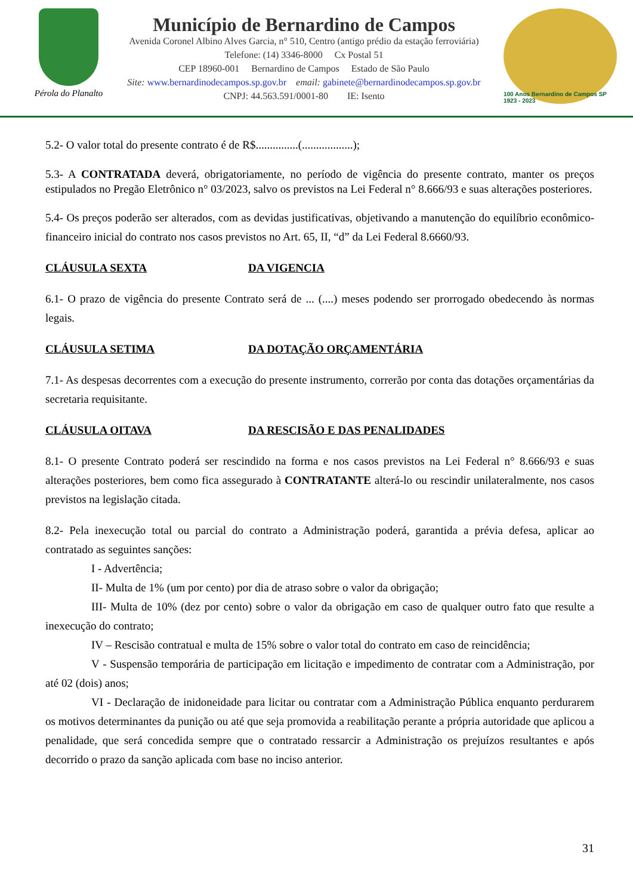Pérola do Planalto
Município de Bernardino de Campos
Avenida Coronel Albino Alves Garcia, n° 510, Centro (antigo prédio da estação ferroviária)
Telefone: (14) 3346-8000 Cx Postal 51
CEP 18960-001 Bernardino de Campos Estado de São Paulo
Site: www.bernardinodecampos.sp.gov.br email: gabinete@bernardinodecampos.sp.gov.br
CNPJ: 44.563.591/0001-80 IE: Isento
100 Anos Bernardino de Campos SP 1923 - 2023
5.2- O valor total do presente contrato é de R$...............(..................);
5.3- A CONTRATADA deverá, obrigatoriamente, no período de vigência do presente contrato, manter os preços estipulados no Pregão Eletrônico n° 03/2023, salvo os previstos na Lei Federal n° 8.666/93 e suas alterações posteriores.
5.4- Os preços poderão ser alterados, com as devidas justificativas, objetivando a manutenção do equilíbrio econômico-financeiro inicial do contrato nos casos previstos no Art. 65, II, “d” da Lei Federal 8.6660/93.
CLÁUSULA SEXTA DA VIGENCIA
6.1- O prazo de vigência do presente Contrato será de ... (....) meses podendo ser prorrogado obedecendo às normas legais.
CLÁUSULA SETIMA DA DOTAÇÃO ORÇAMENTÁRIA
7.1- As despesas decorrentes com a execução do presente instrumento, correrão por conta das dotações orçamentárias da secretaria requisitante.
CLÁUSULA OITAVA DA RESCISÃO E DAS PENALIDADES
8.1- O presente Contrato poderá ser rescindido na forma e nos casos previstos na Lei Federal n° 8.666/93 e suas alterações posteriores, bem como fica assegurado à CONTRATANTE alterá-lo ou rescindir unilateralmente, nos casos previstos na legislação citada.
8.2- Pela inexecução total ou parcial do contrato a Administração poderá, garantida a prévia defesa, aplicar ao contratado as seguintes sanções:
I - Advertência;
II- Multa de 1% (um por cento) por dia de atraso sobre o valor da obrigação;
III- Multa de 10% (dez por cento) sobre o valor da obrigação em caso de qualquer outro fato que resulte a inexecução do contrato;
IV – Rescisão contratual e multa de 15% sobre o valor total do contrato em caso de reincidência;
V - Suspensão temporária de participação em licitação e impedimento de contratar com a Administração, por até 02 (dois) anos;
VI - Declaração de inidoneidade para licitar ou contratar com a Administração Pública enquanto perdurarem os motivos determinantes da punição ou até que seja promovida a reabilitação perante a própria autoridade que aplicou a penalidade, que será concedida sempre que o contratado ressarcir a Administração os prejuízos resultantes e após decorrido o prazo da sanção aplicada com base no inciso anterior.
31